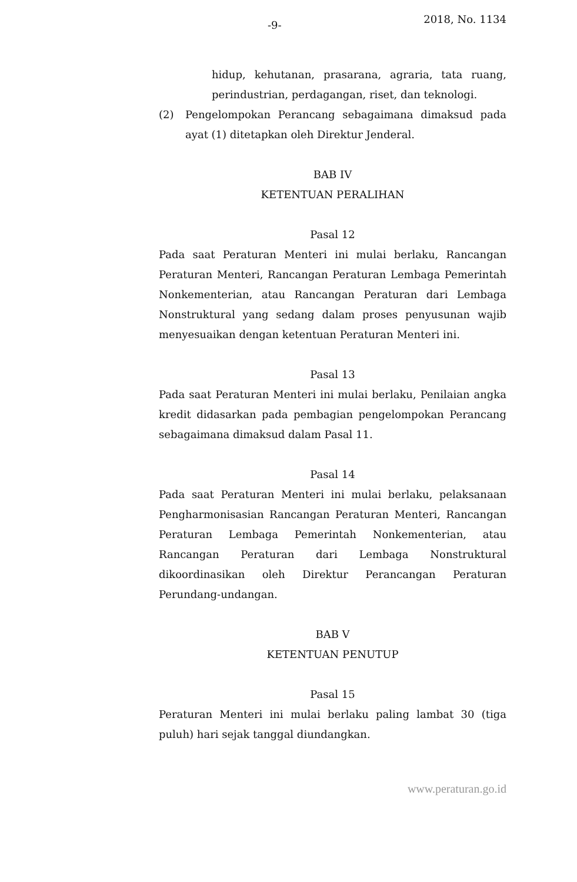-9- 2018, No. 1134
hidup, kehutanan, prasarana, agraria, tata ruang, perindustrian, perdagangan, riset, dan teknologi.
(2) Pengelompokan Perancang sebagaimana dimaksud pada ayat (1) ditetapkan oleh Direktur Jenderal.
BAB IV
KETENTUAN PERALIHAN
Pasal 12
Pada saat Peraturan Menteri ini mulai berlaku, Rancangan Peraturan Menteri, Rancangan Peraturan Lembaga Pemerintah Nonkementerian, atau Rancangan Peraturan dari Lembaga Nonstruktural yang sedang dalam proses penyusunan wajib menyesuaikan dengan ketentuan Peraturan Menteri ini.
Pasal 13
Pada saat Peraturan Menteri ini mulai berlaku, Penilaian angka kredit didasarkan pada pembagian pengelompokan Perancang sebagaimana dimaksud dalam Pasal 11.
Pasal 14
Pada saat Peraturan Menteri ini mulai berlaku, pelaksanaan Pengharmonisasian Rancangan Peraturan Menteri, Rancangan Peraturan Lembaga Pemerintah Nonkementerian, atau Rancangan Peraturan dari Lembaga Nonstruktural dikoordinasikan oleh Direktur Perancangan Peraturan Perundang-undangan.
BAB V
KETENTUAN PENUTUP
Pasal 15
Peraturan Menteri ini mulai berlaku paling lambat 30 (tiga puluh) hari sejak tanggal diundangkan.
www.peraturan.go.id